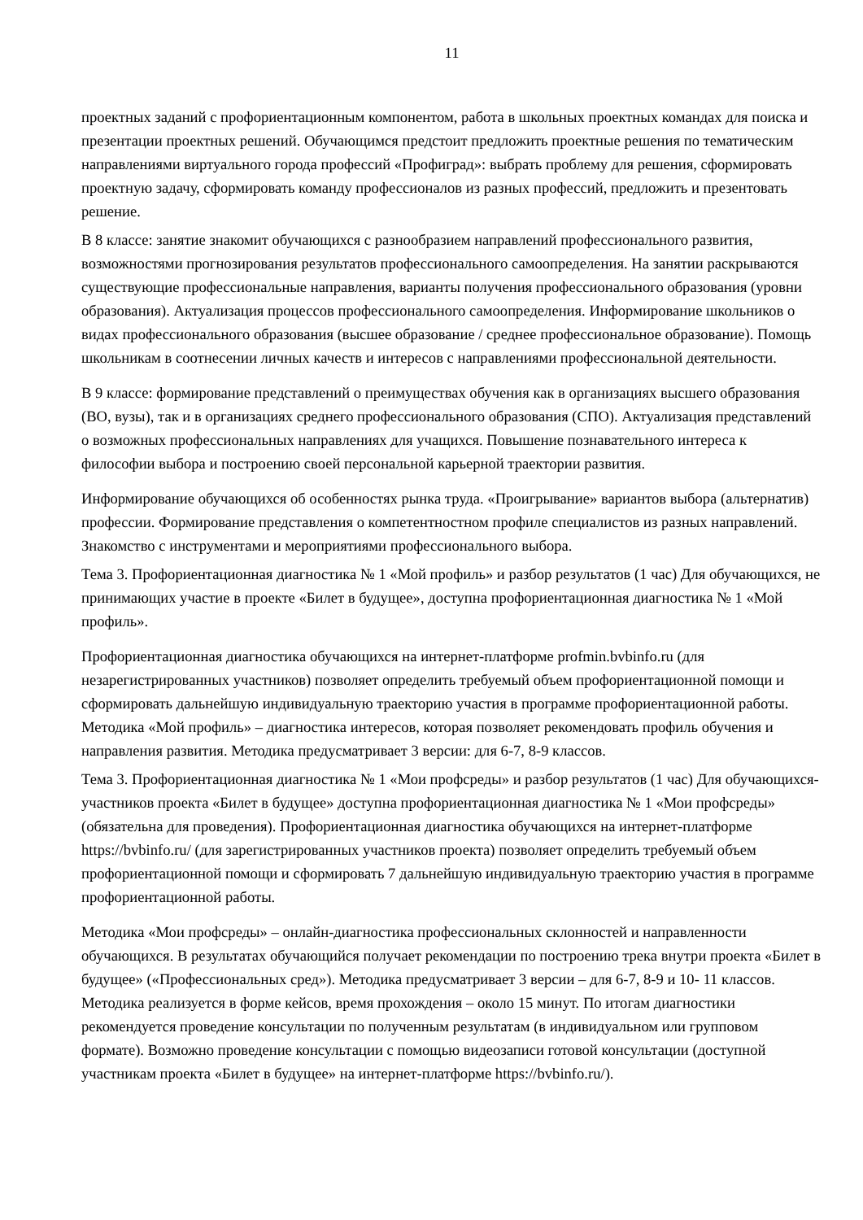11
проектных заданий с профориентационным компонентом, работа в школьных проектных командах для поиска и презентации проектных решений. Обучающимся предстоит предложить проектные решения по тематическим направлениями виртуального города профессий «Профиград»: выбрать проблему для решения, сформировать проектную задачу, сформировать команду профессионалов из разных профессий, предложить и презентовать решение.
В 8 классе: занятие знакомит обучающихся с разнообразием направлений профессионального развития, возможностями прогнозирования результатов профессионального самоопределения. На занятии раскрываются существующие профессиональные направления, варианты получения профессионального образования (уровни образования). Актуализация процессов профессионального самоопределения. Информирование школьников о видах профессионального образования (высшее образование / среднее профессиональное образование). Помощь школьникам в соотнесении личных качеств и интересов с направлениями профессиональной деятельности.
В 9 классе: формирование представлений о преимуществах обучения как в организациях высшего образования (ВО, вузы), так и в организациях среднего профессионального образования (СПО). Актуализация представлений о возможных профессиональных направлениях для учащихся. Повышение познавательного интереса к философии выбора и построению своей персональной карьерной траектории развития.
Информирование обучающихся об особенностях рынка труда. «Проигрывание» вариантов выбора (альтернатив) профессии. Формирование представления о компетентностном профиле специалистов из разных направлений. Знакомство с инструментами и мероприятиями профессионального выбора.
Тема 3. Профориентационная диагностика № 1 «Мой профиль» и разбор результатов (1 час) Для обучающихся, не принимающих участие в проекте «Билет в будущее», доступна профориентационная диагностика № 1 «Мой профиль».
Профориентационная диагностика обучающихся на интернет-платформе profmin.bvbinfo.ru (для незарегистрированных участников) позволяет определить требуемый объем профориентационной помощи и сформировать дальнейшую индивидуальную траекторию участия в программе профориентационной работы. Методика «Мой профиль» – диагностика интересов, которая позволяет рекомендовать профиль обучения и направления развития. Методика предусматривает 3 версии: для 6-7, 8-9 классов.
Тема 3. Профориентационная диагностика № 1 «Мои профсреды» и разбор результатов (1 час) Для обучающихся-участников проекта «Билет в будущее» доступна профориентационная диагностика № 1 «Мои профсреды» (обязательна для проведения). Профориентационная диагностика обучающихся на интернет-платформе https://bvbinfo.ru/ (для зарегистрированных участников проекта) позволяет определить требуемый объем профориентационной помощи и сформировать 7 дальнейшую индивидуальную траекторию участия в программе профориентационной работы.
Методика «Мои профсреды» – онлайн-диагностика профессиональных склонностей и направленности обучающихся. В результатах обучающийся получает рекомендации по построению трека внутри проекта «Билет в будущее» («Профессиональных сред»). Методика предусматривает 3 версии – для 6-7, 8-9 и 10- 11 классов. Методика реализуется в форме кейсов, время прохождения – около 15 минут. По итогам диагностики рекомендуется проведение консультации по полученным результатам (в индивидуальном или групповом формате). Возможно проведение консультации с помощью видеозаписи готовой консультации (доступной участникам проекта «Билет в будущее» на интернет-платформе https://bvbinfo.ru/).